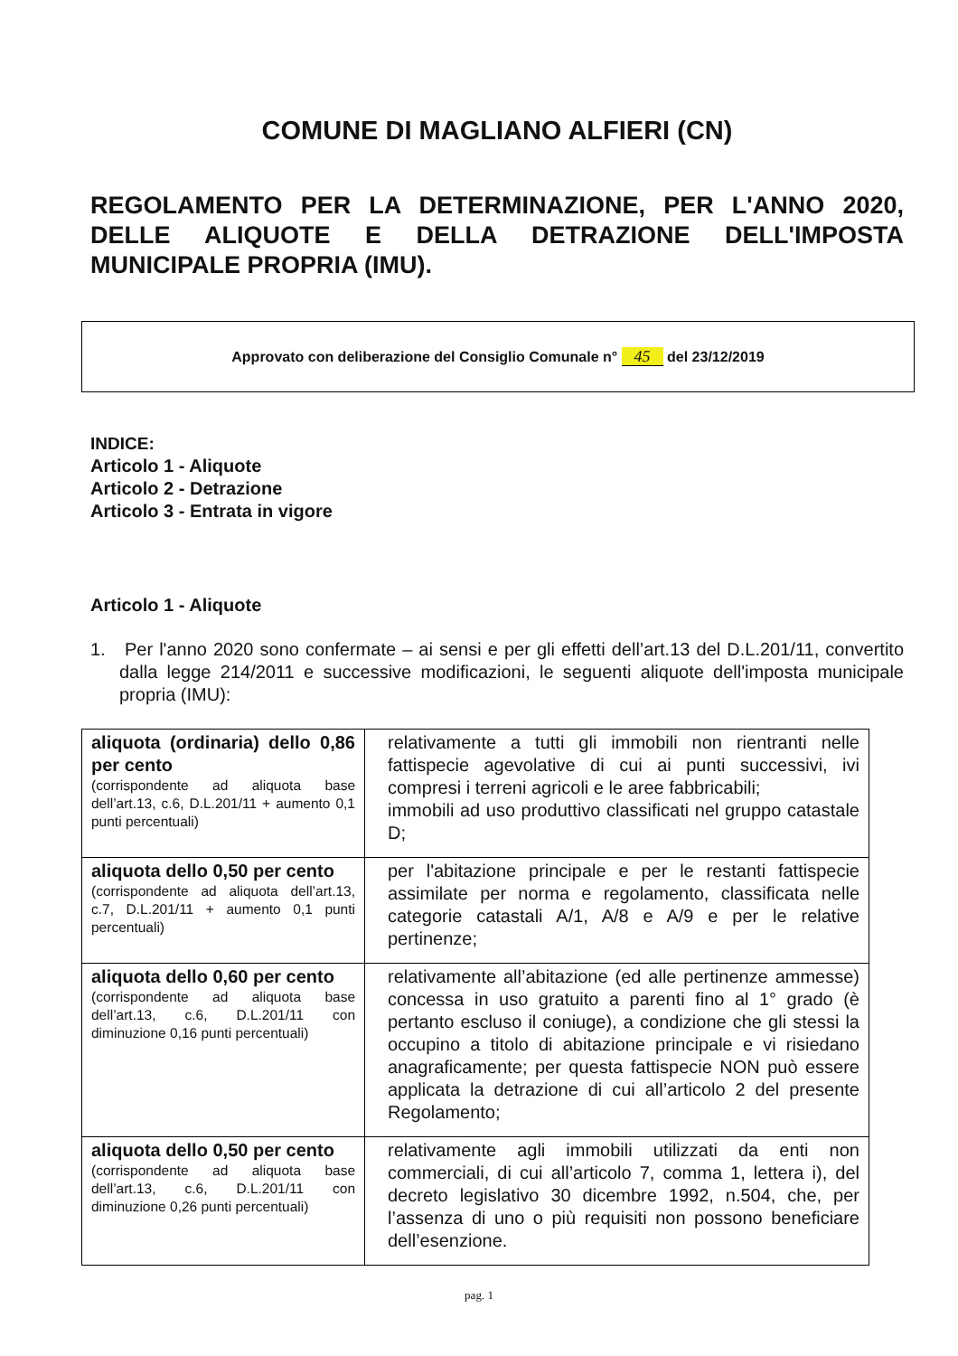COMUNE DI MAGLIANO ALFIERI (CN)
REGOLAMENTO PER LA DETERMINAZIONE, PER L'ANNO 2020, DELLE ALIQUOTE E DELLA DETRAZIONE DELL'IMPOSTA MUNICIPALE PROPRIA (IMU).
Approvato con deliberazione del Consiglio Comunale n° 45 del 23/12/2019
INDICE:
Articolo 1 - Aliquote
Articolo 2 - Detrazione
Articolo 3 - Entrata in vigore
Articolo 1 - Aliquote
1. Per l'anno 2020 sono confermate – ai sensi e per gli effetti dell’art.13 del D.L.201/11, convertito dalla legge 214/2011 e successive modificazioni, le seguenti aliquote dell'imposta municipale propria (IMU):
| aliquota (ordinaria) dello 0,86 per cento (corrispondente ad aliquota base dell’art.13, c.6, D.L.201/11 + aumento 0,1 punti percentuali) | relativamente a tutti gli immobili non rientranti nelle fattispecie agevolative di cui ai punti successivi, ivi compresi i terreni agricoli e le aree fabbricabili; immobili ad uso produttivo classificati nel gruppo catastale D; |
| aliquota dello 0,50 per cento (corrispondente ad aliquota dell’art.13, c.7, D.L.201/11 + aumento 0,1 punti percentuali) | per l'abitazione principale e per le restanti fattispecie assimilate per norma e regolamento, classificata nelle categorie catastali A/1, A/8 e A/9 e per le relative pertinenze; |
| aliquota dello 0,60 per cento (corrispondente ad aliquota base dell’art.13, c.6, D.L.201/11 con diminuzione 0,16 punti percentuali) | relativamente all’abitazione (ed alle pertinenze ammesse) concessa in uso gratuito a parenti fino al 1° grado (è pertanto escluso il coniuge), a condizione che gli stessi la occupino a titolo di abitazione principale e vi risiedano anagraficamente; per questa fattispecie NON può essere applicata la detrazione di cui all’articolo 2 del presente Regolamento; |
| aliquota dello 0,50 per cento (corrispondente ad aliquota base dell’art.13, c.6, D.L.201/11 con diminuzione 0,26 punti percentuali) | relativamente agli immobili utilizzati da enti non commerciali, di cui all’articolo 7, comma 1, lettera i), del decreto legislativo 30 dicembre 1992, n.504, che, per l’assenza di uno o più requisiti non possono beneficiare dell’esenzione. |
pag. 1